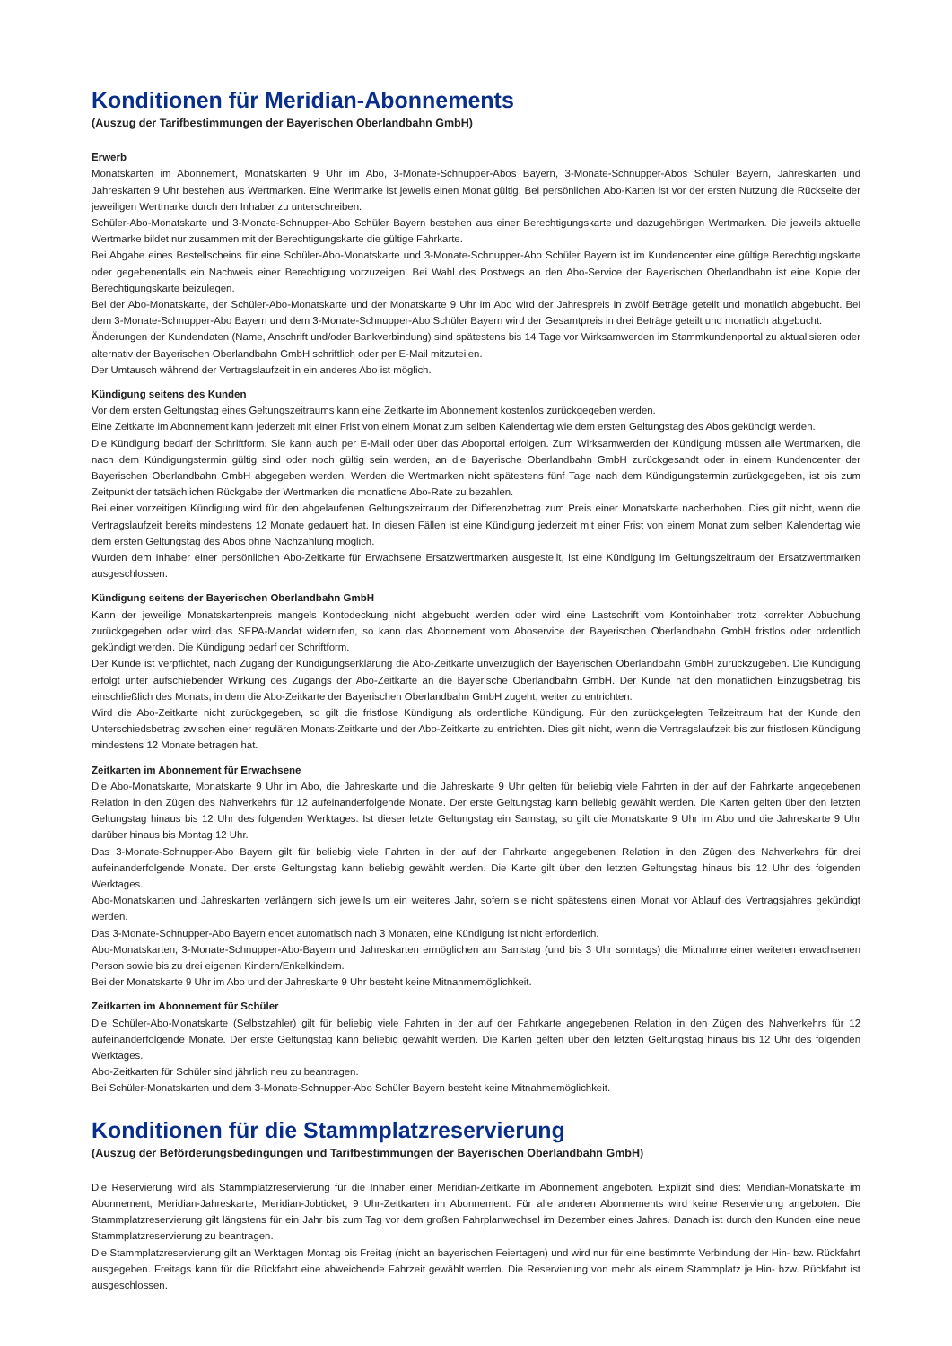Konditionen für Meridian-Abonnements
(Auszug der Tarifbestimmungen der Bayerischen Oberlandbahn GmbH)
Erwerb
Monatskarten im Abonnement, Monatskarten 9 Uhr im Abo, 3-Monate-Schnupper-Abos Bayern, 3-Monate-Schnupper-Abos Schüler Bayern, Jahreskarten und Jahreskarten 9 Uhr bestehen aus Wertmarken. Eine Wertmarke ist jeweils einen Monat gültig. Bei persönlichen Abo-Karten ist vor der ersten Nutzung die Rückseite der jeweiligen Wertmarke durch den Inhaber zu unterschreiben.
Schüler-Abo-Monatskarte und 3-Monate-Schnupper-Abo Schüler Bayern bestehen aus einer Berechtigungskarte und dazugehörigen Wertmarken. Die jeweils aktuelle Wertmarke bildet nur zusammen mit der Berechtigungskarte die gültige Fahrkarte.
Bei Abgabe eines Bestellscheins für eine Schüler-Abo-Monatskarte und 3-Monate-Schnupper-Abo Schüler Bayern ist im Kundencenter eine gültige Berechtigungskarte oder gegebenenfalls ein Nachweis einer Berechtigung vorzuzeigen. Bei Wahl des Postwegs an den Abo-Service der Bayerischen Oberlandbahn ist eine Kopie der Berechtigungskarte beizulegen.
Bei der Abo-Monatskarte, der Schüler-Abo-Monatskarte und der Monatskarte 9 Uhr im Abo wird der Jahrespreis in zwölf Beträge geteilt und monatlich abgebucht. Bei dem 3-Monate-Schnupper-Abo Bayern und dem 3-Monate-Schnupper-Abo Schüler Bayern wird der Gesamtpreis in drei Beträge geteilt und monatlich abgebucht.
Änderungen der Kundendaten (Name, Anschrift und/oder Bankverbindung) sind spätestens bis 14 Tage vor Wirksamwerden im Stammkundenportal zu aktualisieren oder alternativ der Bayerischen Oberlandbahn GmbH schriftlich oder per E-Mail mitzuteilen.
Der Umtausch während der Vertragslaufzeit in ein anderes Abo ist möglich.
Kündigung seitens des Kunden
Vor dem ersten Geltungstag eines Geltungszeitraums kann eine Zeitkarte im Abonnement kostenlos zurückgegeben werden.
Eine Zeitkarte im Abonnement kann jederzeit mit einer Frist von einem Monat zum selben Kalendertag wie dem ersten Geltungstag des Abos gekündigt werden.
Die Kündigung bedarf der Schriftform. Sie kann auch per E-Mail oder über das Aboportal erfolgen. Zum Wirksamwerden der Kündigung müssen alle Wertmarken, die nach dem Kündigungstermin gültig sind oder noch gültig sein werden, an die Bayerische Oberlandbahn GmbH zurückgesandt oder in einem Kundencenter der Bayerischen Oberlandbahn GmbH abgegeben werden. Werden die Wertmarken nicht spätestens fünf Tage nach dem Kündigungstermin zurückgegeben, ist bis zum Zeitpunkt der tatsächlichen Rückgabe der Wertmarken die monatliche Abo-Rate zu bezahlen.
Bei einer vorzeitigen Kündigung wird für den abgelaufenen Geltungszeitraum der Differenzbetrag zum Preis einer Monatskarte nacherhoben. Dies gilt nicht, wenn die Vertragslaufzeit bereits mindestens 12 Monate gedauert hat. In diesen Fällen ist eine Kündigung jederzeit mit einer Frist von einem Monat zum selben Kalendertag wie dem ersten Geltungstag des Abos ohne Nachzahlung möglich.
Wurden dem Inhaber einer persönlichen Abo-Zeitkarte für Erwachsene Ersatzwertmarken ausgestellt, ist eine Kündigung im Geltungszeitraum der Ersatzwertmarken ausgeschlossen.
Kündigung seitens der Bayerischen Oberlandbahn GmbH
Kann der jeweilige Monatskartenpreis mangels Kontodeckung nicht abgebucht werden oder wird eine Lastschrift vom Kontoinhaber trotz korrekter Abbuchung zurückgegeben oder wird das SEPA-Mandat widerrufen, so kann das Abonnement vom Aboservice der Bayerischen Oberlandbahn GmbH fristlos oder ordentlich gekündigt werden. Die Kündigung bedarf der Schriftform.
Der Kunde ist verpflichtet, nach Zugang der Kündigungserklärung die Abo-Zeitkarte unverzüglich der Bayerischen Oberlandbahn GmbH zurückzugeben. Die Kündigung erfolgt unter aufschiebender Wirkung des Zugangs der Abo-Zeitkarte an die Bayerische Oberlandbahn GmbH. Der Kunde hat den monatlichen Einzugsbetrag bis einschließlich des Monats, in dem die Abo-Zeitkarte der Bayerischen Oberlandbahn GmbH zugeht, weiter zu entrichten.
Wird die Abo-Zeitkarte nicht zurückgegeben, so gilt die fristlose Kündigung als ordentliche Kündigung. Für den zurückgelegten Teilzeitraum hat der Kunde den Unterschiedsbetrag zwischen einer regulären Monats-Zeitkarte und der Abo-Zeitkarte zu entrichten. Dies gilt nicht, wenn die Vertragslaufzeit bis zur fristlosen Kündigung mindestens 12 Monate betragen hat.
Zeitkarten im Abonnement für Erwachsene
Die Abo-Monatskarte, Monatskarte 9 Uhr im Abo, die Jahreskarte und die Jahreskarte 9 Uhr gelten für beliebig viele Fahrten in der auf der Fahrkarte angegebenen Relation in den Zügen des Nahverkehrs für 12 aufeinanderfolgende Monate. Der erste Geltungstag kann beliebig gewählt werden. Die Karten gelten über den letzten Geltungstag hinaus bis 12 Uhr des folgenden Werktages. Ist dieser letzte Geltungstag ein Samstag, so gilt die Monatskarte 9 Uhr im Abo und die Jahreskarte 9 Uhr darüber hinaus bis Montag 12 Uhr.
Das 3-Monate-Schnupper-Abo Bayern gilt für beliebig viele Fahrten in der auf der Fahrkarte angegebenen Relation in den Zügen des Nahverkehrs für drei aufeinanderfolgende Monate. Der erste Geltungstag kann beliebig gewählt werden. Die Karte gilt über den letzten Geltungstag hinaus bis 12 Uhr des folgenden Werktages.
Abo-Monatskarten und Jahreskarten verlängern sich jeweils um ein weiteres Jahr, sofern sie nicht spätestens einen Monat vor Ablauf des Vertragsjahres gekündigt werden.
Das 3-Monate-Schnupper-Abo Bayern endet automatisch nach 3 Monaten, eine Kündigung ist nicht erforderlich.
Abo-Monatskarten, 3-Monate-Schnupper-Abo-Bayern und Jahreskarten ermöglichen am Samstag (und bis 3 Uhr sonntags) die Mitnahme einer weiteren erwachsenen Person sowie bis zu drei eigenen Kindern/Enkelkindern.
Bei der Monatskarte 9 Uhr im Abo und der Jahreskarte 9 Uhr besteht keine Mitnahmemöglichkeit.
Zeitkarten im Abonnement für Schüler
Die Schüler-Abo-Monatskarte (Selbstzahler) gilt für beliebig viele Fahrten in der auf der Fahrkarte angegebenen Relation in den Zügen des Nahverkehrs für 12 aufeinanderfolgende Monate. Der erste Geltungstag kann beliebig gewählt werden. Die Karten gelten über den letzten Geltungstag hinaus bis 12 Uhr des folgenden Werktages.
Abo-Zeitkarten für Schüler sind jährlich neu zu beantragen.
Bei Schüler-Monatskarten und dem 3-Monate-Schnupper-Abo Schüler Bayern besteht keine Mitnahmemöglichkeit.
Konditionen für die Stammplatzreservierung
(Auszug der Beförderungsbedingungen und Tarifbestimmungen der Bayerischen Oberlandbahn GmbH)
Die Reservierung wird als Stammplatzreservierung für die Inhaber einer Meridian-Zeitkarte im Abonnement angeboten. Explizit sind dies: Meridian-Monatskarte im Abonnement, Meridian-Jahreskarte, Meridian-Jobticket, 9 Uhr-Zeitkarten im Abonnement. Für alle anderen Abonnements wird keine Reservierung angeboten. Die Stammplatzreservierung gilt längstens für ein Jahr bis zum Tag vor dem großen Fahrplanwechsel im Dezember eines Jahres. Danach ist durch den Kunden eine neue Stammplatzreservierung zu beantragen.
Die Stammplatzreservierung gilt an Werktagen Montag bis Freitag (nicht an bayerischen Feiertagen) und wird nur für eine bestimmte Verbindung der Hin- bzw. Rückfahrt ausgegeben. Freitags kann für die Rückfahrt eine abweichende Fahrzeit gewählt werden. Die Reservierung von mehr als einem Stammplatz je Hin- bzw. Rückfahrt ist ausgeschlossen.